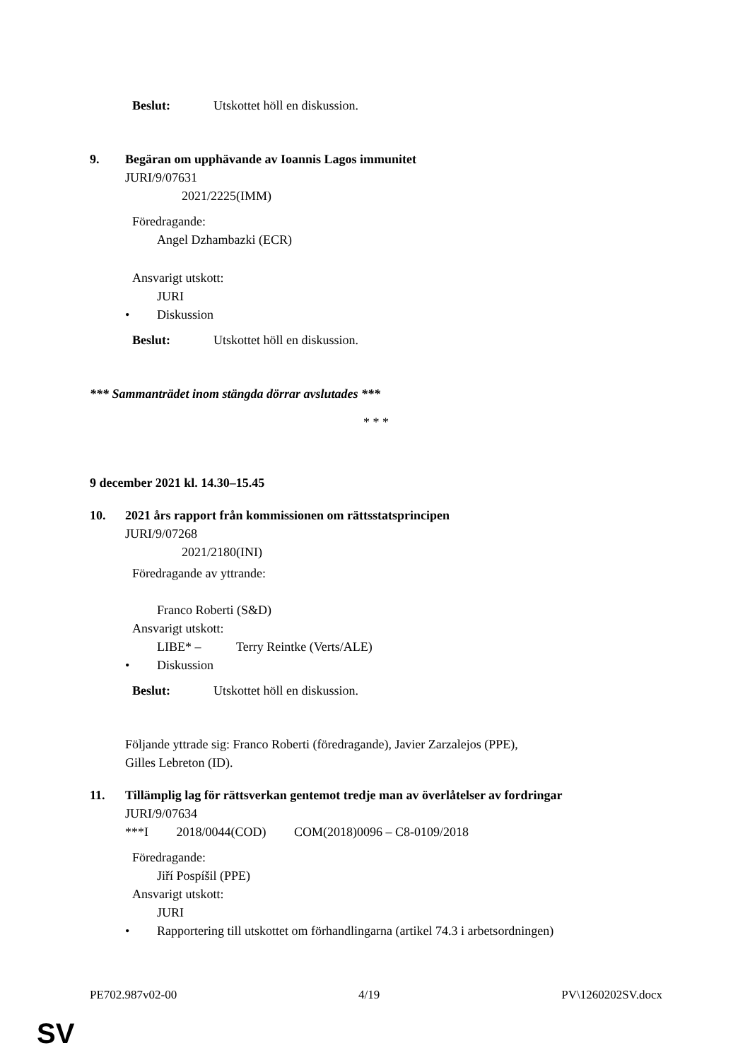Beslut: Utskottet höll en diskussion.
9. Begäran om upphävande av Ioannis Lagos immunitet
JURI/9/07631
2021/2225(IMM)
Föredragande:
Angel Dzhambazki (ECR)
Ansvarigt utskott:
JURI
• Diskussion
Beslut: Utskottet höll en diskussion.
*** Sammanträdet inom stängda dörrar avslutades ***
* * *
9 december 2021 kl. 14.30–15.45
10. 2021 års rapport från kommissionen om rättsstatsprincipen
JURI/9/07268
2021/2180(INI)
Föredragande av yttrande:
Franco Roberti (S&D)
Ansvarigt utskott:
LIBE* – Terry Reintke (Verts/ALE)
• Diskussion
Beslut: Utskottet höll en diskussion.
Följande yttrade sig: Franco Roberti (föredragande), Javier Zarzalejos (PPE),
Gilles Lebreton (ID).
11. Tillämplig lag för rättsverkan gentemot tredje man av överlåtelser av fordringar
JURI/9/07634
***I 2018/0044(COD) COM(2018)0096 – C8-0109/2018
Föredragande:
Jiří Pospíšil (PPE)
Ansvarigt utskott:
JURI
• Rapportering till utskottet om förhandlingarna (artikel 74.3 i arbetsordningen)
PE702.987v02-00 4/19 PV\1260202SV.docx
SV